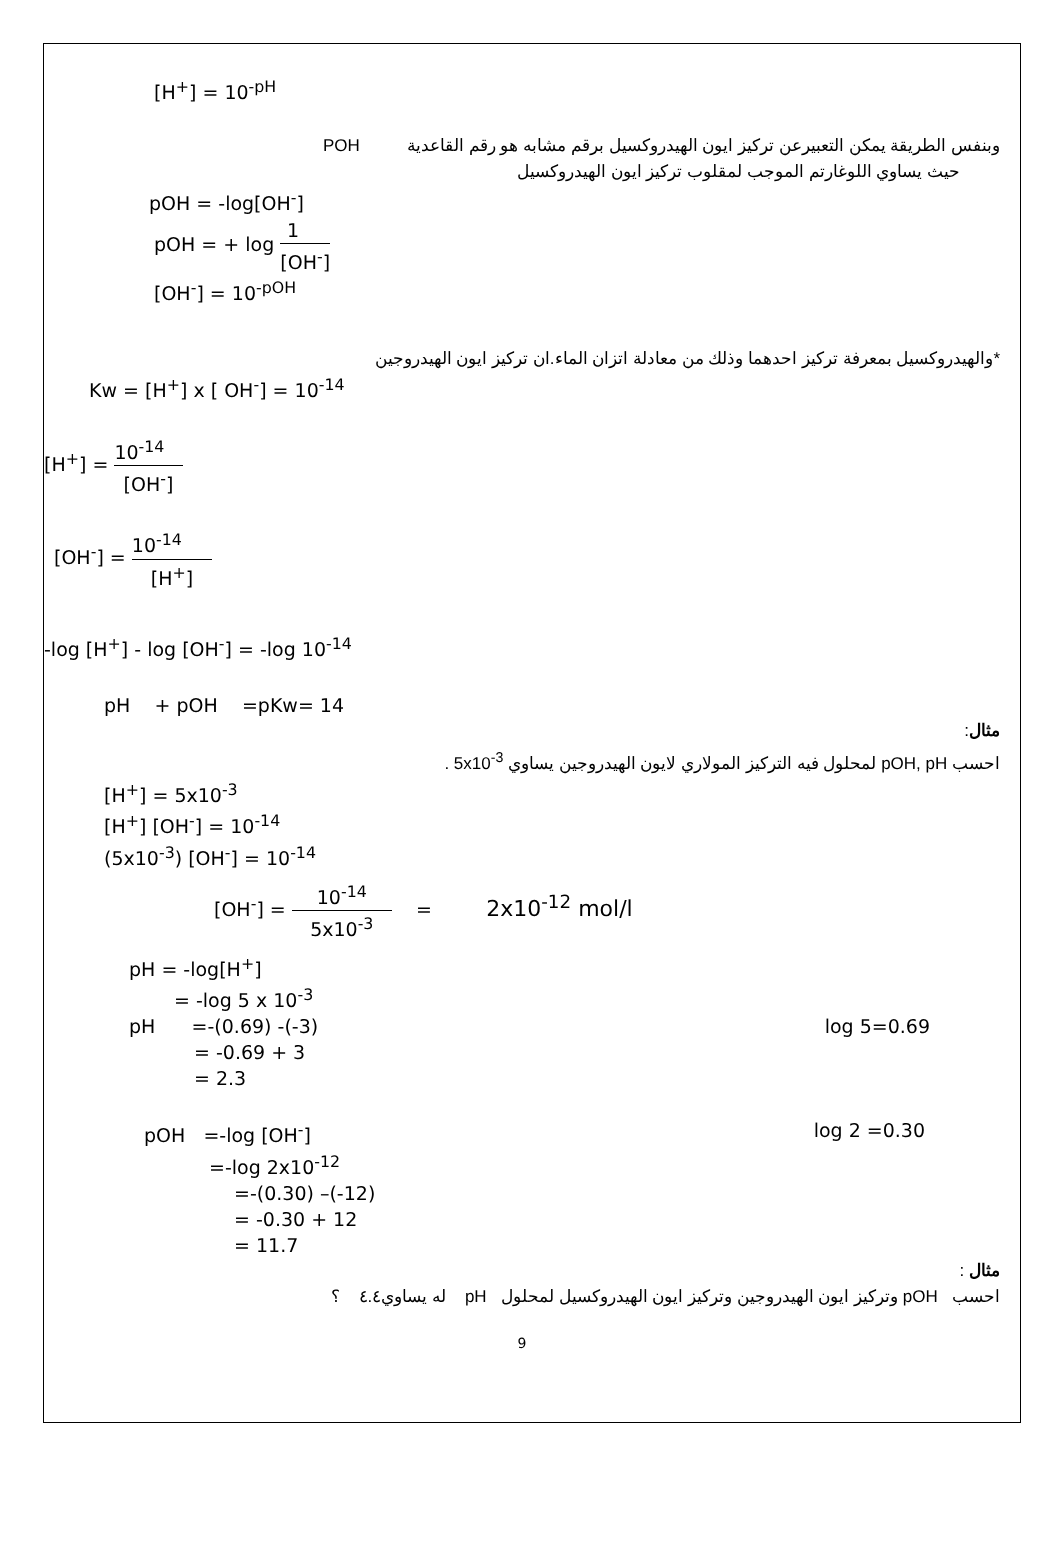[H<sup>+</sup>] = 10<sup>-pH</sup>
وبنفس الطريقة يمكن التعبيرعن تركيز ايون الهيدروكسيل برقم مشابه هو رقم القاعدية POH
حيث يساوي اللوغارتم الموجب لمقلوب تركيز ايون الهيدروكسيل
pOH = -log[OH<sup>-</sup>]
pOH = + log 1 [OH<sup>-</sup>]
[OH<sup>-</sup>] = 10<sup>-pOH</sup>
*والهيدروكسيل بمعرفة تركيز احدهما وذلك من معادلة اتزان الماء.ان تركيز ايون الهيدروجين
Kw = [H<sup>+</sup>] x [ OH<sup>-</sup>] = 10<sup>-14</sup>
[H<sup>+</sup>] = 10<sup>-14</sup> [OH<sup>-</sup>]
[OH<sup>-</sup>] = 10<sup>-14</sup> [H<sup>+</sup>]
-log [H<sup>+</sup>] - log [OH<sup>-</sup>] = -log 10<sup>-14</sup>
pH + pOH =pKw= 14
مثال:
احسب pOH, pH لمحلول فيه التركيز المولاري لايون الهيدروجين يساوي 5x10<sup>-3</sup> .
[H<sup>+</sup>] = 5x10<sup>-3</sup>
[H<sup>+</sup>] [OH<sup>-</sup>] = 10<sup>-14</sup>
(5x10<sup>-3</sup>) [OH<sup>-</sup>] = 10<sup>-14</sup>
[OH<sup>-</sup>] = 10<sup>-14</sup> 5x10<sup>-3</sup> = 2x10<sup>-12</sup> mol/l
pH = -log[H<sup>+</sup>]
= -log 5 x 10<sup>-3</sup>
pH =-(0.69) -(-3) log 5=0.69
= -0.69 + 3
= 2.3
pOH =-log [OH<sup>-</sup>] log 2 =0.30
=-log 2x10<sup>-12</sup>
=-(0.30) –(-12)
= -0.30 + 12
= 11.7
مثال :
احسب pOH وتركيز ايون الهيدروجين وتركيز ايون الهيدروكسيل لمحلول pH له يساوي٤.٤ ؟
9